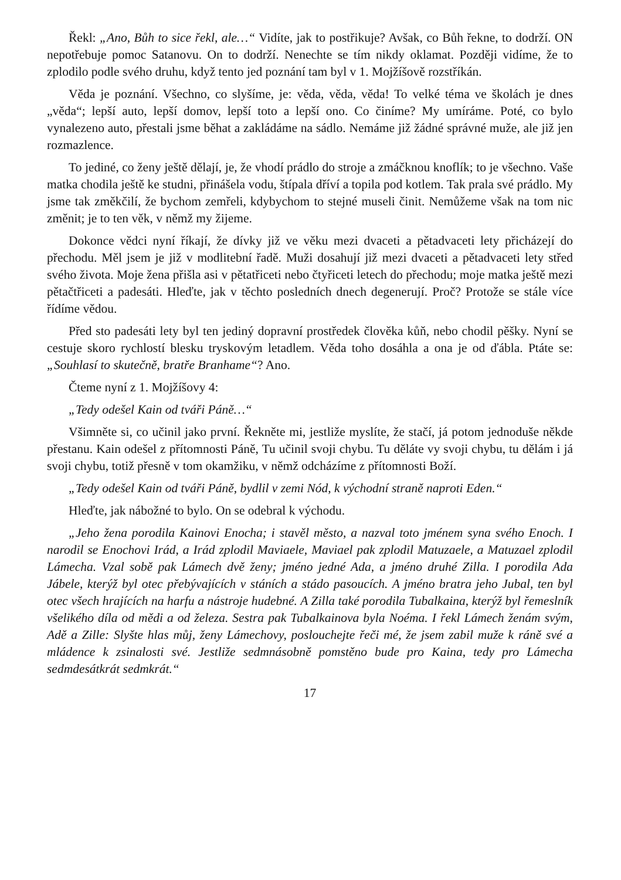Řekl: „Ano, Bůh to sice řekl, ale…“ Vidíte, jak to postřikuje? Avšak, co Bůh řekne, to dodrží. ON nepotřebuje pomoc Satanovu. On to dodrží. Nenechte se tím nikdy oklamat. Později vidíme, že to zplodilo podle svého druhu, když tento jed poznání tam byl v 1. Mojžíšově rozstříkán.
Věda je poznání. Všechno, co slyšíme, je: věda, věda, věda! To velké téma ve školách je dnes „věda“; lepší auto, lepší domov, lepší toto a lepší ono. Co činíme? My umíráme. Poté, co bylo vynalezeno auto, přestali jsme běhat a zakládáme na sádlo. Nemáme již žádné správné muže, ale již jen rozmazlence.
To jediné, co ženy ještě dělají, je, že vhodí prádlo do stroje a zmáčknou knoflík; to je všechno. Vaše matka chodila ještě ke studni, přinášela vodu, štípala dříví a topila pod kotlem. Tak prala své prádlo. My jsme tak změkčilí, že bychom zemřeli, kdybychom to stejné museli činit. Nemůžeme však na tom nic změnit; je to ten věk, v němž my žijeme.
Dokonce vědci nyní říkají, že dívky již ve věku mezi dvaceti a pětadvaceti lety přicházejí do přechodu. Měl jsem je již v modlitební řadě. Muži dosahují již mezi dvaceti a pětadvaceti lety střed svého života. Moje žena přišla asi v pětatřiceti nebo čtyřiceti letech do přechodu; moje matka ještě mezi pětačtřiceti a padesáti. Hleďte, jak v těchto posledních dnech degenerují. Proč? Protože se stále více řídíme vědou.
Před sto padesáti lety byl ten jediný dopravní prostředek člověka kůň, nebo chodil pěšky. Nyní se cestuje skoro rychlostí blesku tryskovým letadlem. Věda toho dosáhla a ona je od ďábla. Ptáte se: „Souhlasí to skutečně, bratře Branhame“? Ano.
Čteme nyní z 1. Mojžíšovy 4:
„Tedy odešel Kain od tváři Páně…“
Všimněte si, co učinil jako první. Řekněte mi, jestliže myslíte, že stačí, já potom jednoduše někde přestanu. Kain odešel z přítomnosti Páně, Tu učinil svoji chybu. Tu děláte vy svoji chybu, tu dělám i já svoji chybu, totiž přesně v tom okamžiku, v němž odcházíme z přítomnosti Boží.
„Tedy odešel Kain od tváři Páně, bydlil v zemi Nód, k východní straně naproti Eden.“
Hleďte, jak nábožné to bylo. On se odebral k východu.
„Jeho žena porodila Kainovi Enocha; i stavěl město, a nazval toto jménem syna svého Enoch. I narodil se Enochovi Irád, a Irád zplodil Maviaele, Maviael pak zplodil Matuzaele, a Matuzael zplodil Lámecha. Vzal sobě pak Lámech dvě ženy; jméno jedné Ada, a jméno druhé Zilla. I porodila Ada Jábele, kterýž byl otec přebývajících v stáních a stádo pasoucích. A jméno bratra jeho Jubal, ten byl otec všech hrajících na harfu a nástroje hudebné. A Zilla také porodila Tubalkaina, kterýž byl řemeslník všelikého díla od mědi a od železa. Sestra pak Tubalkainova byla Noéma. I řekl Lámech ženám svým, Adě a Zille: Slyšte hlas můj, ženy Lámechovy, poslouchejte řeči mé, že jsem zabil muže k ráně své a mládence k zsinalosti své. Jestliže sedmnásobně pomstěno bude pro Kaina, tedy pro Lámecha sedmdesátkrát sedmkrát.“
17